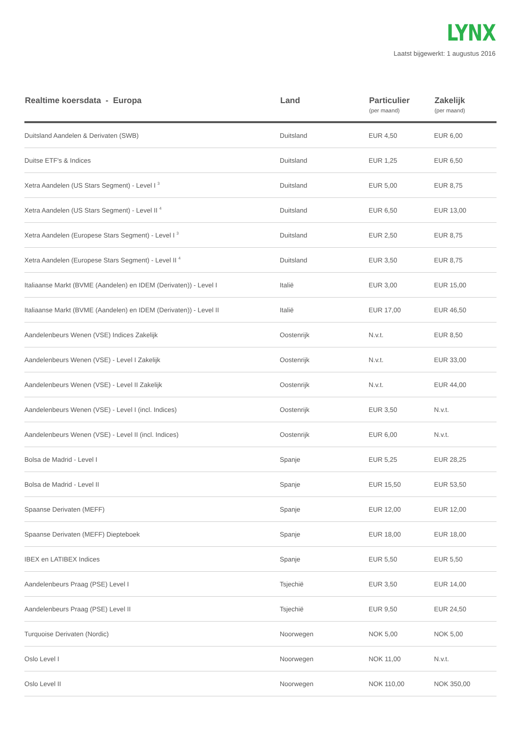LYNX
Laatst bijgewerkt: 1 augustus 2016
| Realtime koersdata - Europa | Land | Particulier (per maand) | Zakelijk (per maand) |
| --- | --- | --- | --- |
| Duitsland Aandelen & Derivaten (SWB) | Duitsland | EUR 4,50 | EUR 6,00 |
| Duitse ETF's & Indices | Duitsland | EUR 1,25 | EUR 6,50 |
| Xetra Aandelen (US Stars Segment) - Level I <sup>3</sup> | Duitsland | EUR 5,00 | EUR 8,75 |
| Xetra Aandelen (US Stars Segment) - Level II <sup>4</sup> | Duitsland | EUR 6,50 | EUR 13,00 |
| Xetra Aandelen (Europese Stars Segment) - Level I <sup>3</sup> | Duitsland | EUR 2,50 | EUR 8,75 |
| Xetra Aandelen (Europese Stars Segment) - Level II <sup>4</sup> | Duitsland | EUR 3,50 | EUR 8,75 |
| Italiaanse Markt (BVME (Aandelen) en IDEM (Derivaten)) - Level I | Italië | EUR 3,00 | EUR 15,00 |
| Italiaanse Markt (BVME (Aandelen) en IDEM (Derivaten)) - Level II | Italië | EUR 17,00 | EUR 46,50 |
| Aandelenbeurs Wenen (VSE) Indices Zakelijk | Oostenrijk | N.v.t. | EUR 8,50 |
| Aandelenbeurs Wenen (VSE) - Level I Zakelijk | Oostenrijk | N.v.t. | EUR 33,00 |
| Aandelenbeurs Wenen (VSE) - Level II Zakelijk | Oostenrijk | N.v.t. | EUR 44,00 |
| Aandelenbeurs Wenen (VSE) - Level I (incl. Indices) | Oostenrijk | EUR 3,50 | N.v.t. |
| Aandelenbeurs Wenen (VSE) - Level II (incl. Indices) | Oostenrijk | EUR 6,00 | N.v.t. |
| Bolsa de Madrid - Level I | Spanje | EUR 5,25 | EUR 28,25 |
| Bolsa de Madrid - Level II | Spanje | EUR 15,50 | EUR 53,50 |
| Spaanse Derivaten (MEFF) | Spanje | EUR 12,00 | EUR 12,00 |
| Spaanse Derivaten (MEFF) Diepteboek | Spanje | EUR 18,00 | EUR 18,00 |
| IBEX en LATIBEX Indices | Spanje | EUR 5,50 | EUR 5,50 |
| Aandelenbeurs Praag (PSE) Level I | Tsjechië | EUR 3,50 | EUR 14,00 |
| Aandelenbeurs Praag (PSE) Level II | Tsjechië | EUR 9,50 | EUR 24,50 |
| Turquoise Derivaten (Nordic) | Noorwegen | NOK 5,00 | NOK 5,00 |
| Oslo Level I | Noorwegen | NOK 11,00 | N.v.t. |
| Oslo Level II | Noorwegen | NOK 110,00 | NOK 350,00 |